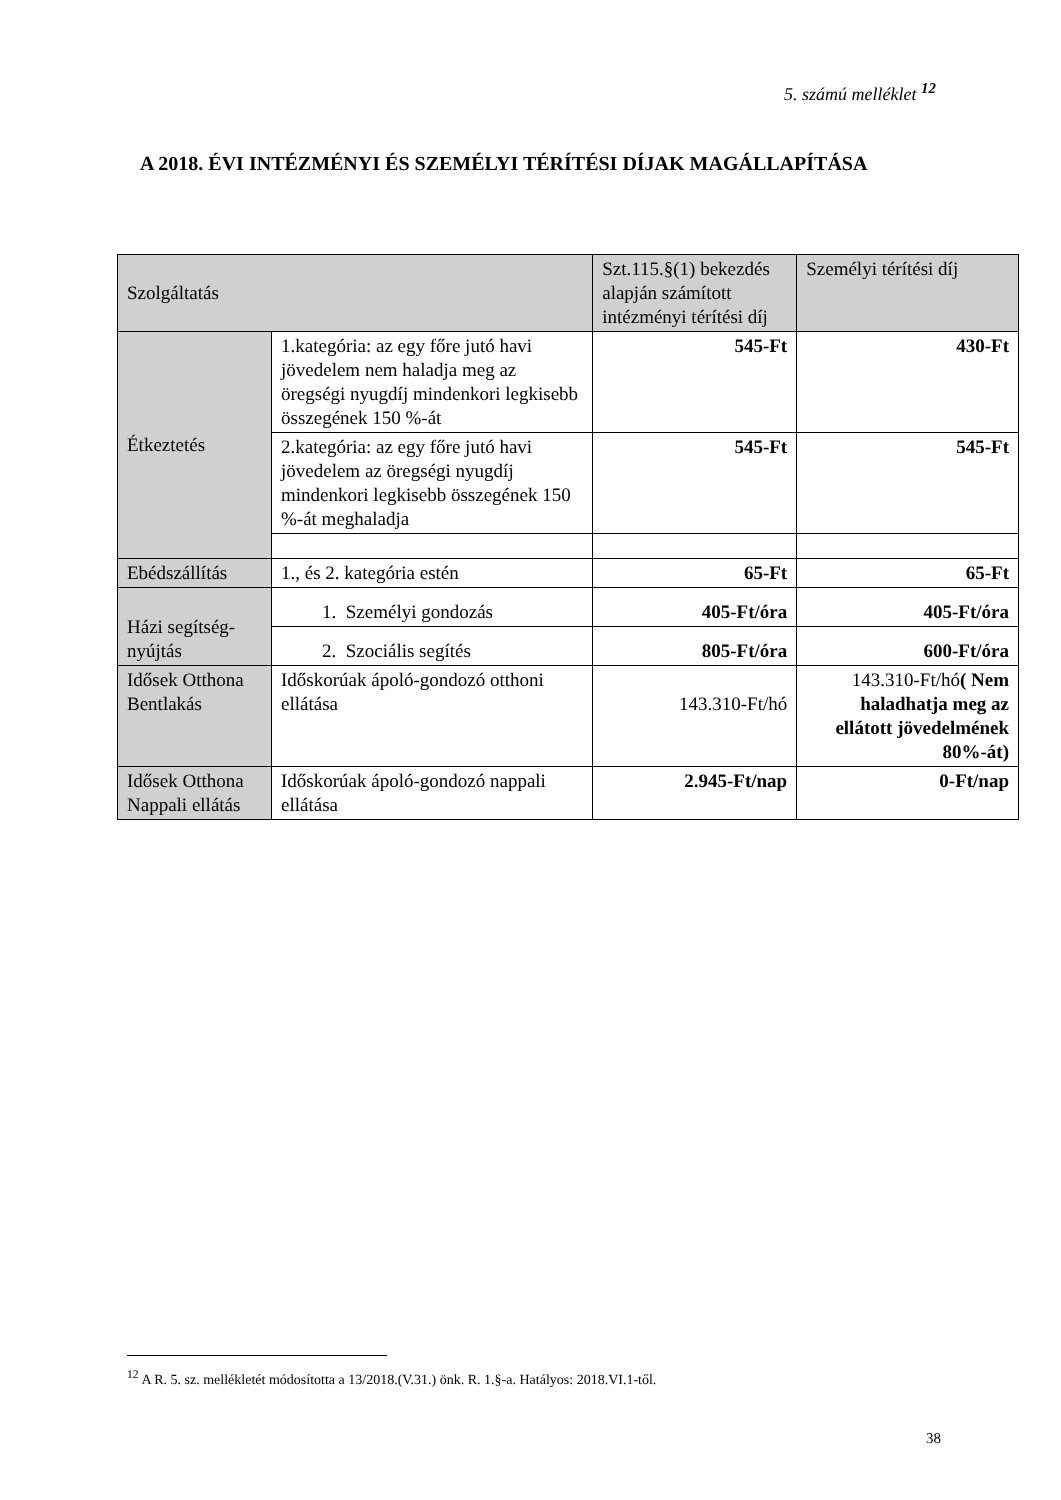5. számú melléklet <sup>12</sup>
A 2018. ÉVI INTÉZMÉNYI ÉS SZEMÉLYI TÉRÍTÉSI DÍJAK MAGÁLLAPÍTÁSA
| Szolgáltatás | | Szt.115.§(1) bekezdés alapján számított intézményi térítési díj | Személyi térítési díj |
| --- | --- | --- | --- |
| Étkeztetés | 1.kategória: az egy főre jutó havi jövedelem nem haladja meg az öregségi nyugdíj mindenkori legkisebb összegének 150 %-át | 545-Ft | 430-Ft |
| | 2.kategória: az egy főre jutó havi jövedelem az öregségi nyugdíj mindenkori legkisebb összegének 150 %-át meghaladja | 545-Ft | 545-Ft |
| Ebédszállítás | 1., és 2. kategória estén | 65-Ft | 65-Ft |
| Házi segítség-nyújtás | 1. Személyi gondozás | 405-Ft/óra | 405-Ft/óra |
| | 2. Szociális segítés | 805-Ft/óra | 600-Ft/óra |
| Idősek Otthona Bentlakás | Időskorúak ápoló-gondozó otthoni ellátása | 143.310-Ft/hó | 143.310-Ft/hó ( Nem haladhatja meg az ellátott jövedelmének 80%-át) |
| Idősek Otthona Nappali ellátás | Időskorúak ápoló-gondozó nappali ellátása | 2.945-Ft/nap | 0-Ft/nap |
<sup>12</sup> A R. 5. sz. mellékletét módosította a 13/2018.(V.31.) önk. R. 1.§-a. Hatályos: 2018.VI.1-től.
38